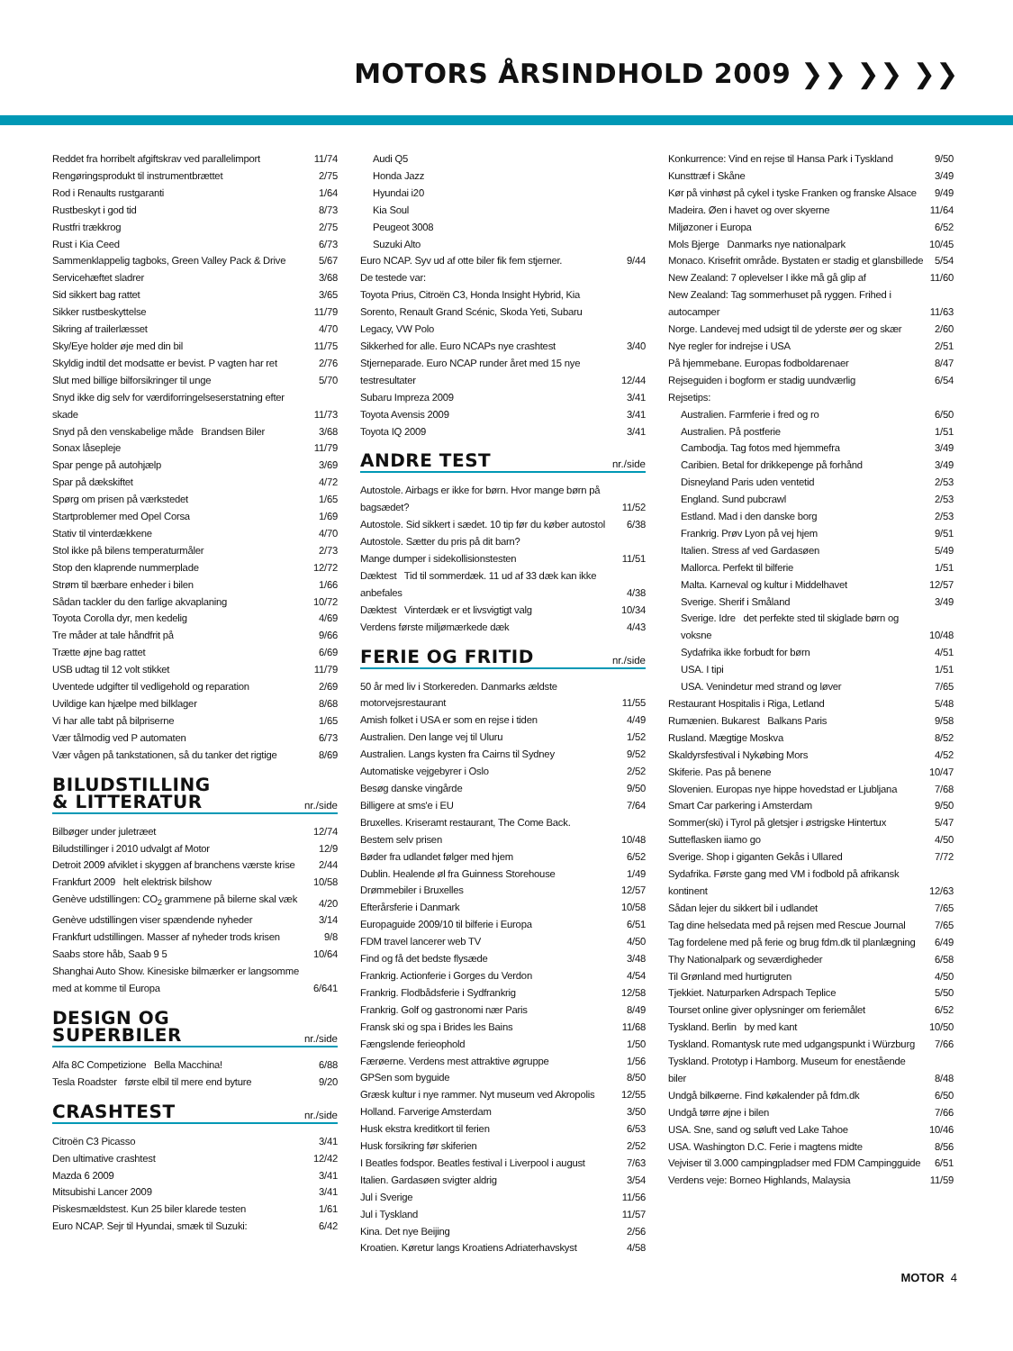MOTORS ÅRSINDHOLD 2009 ❯❯ ❯❯ ❯❯
| Reddet fra horribelt afgiftskrav ved parallelimport | 11/74 |
| Rengøringsprodukt til instrumentbrættet | 2/75 |
| Rod i Renaults rustgaranti | 1/64 |
| Rustbeskyt i god tid | 8/73 |
| Rustfri trækkrog | 2/75 |
| Rust i Kia Ceed | 6/73 |
| Sammenklappelig tagboks, Green Valley Pack & Drive | 5/67 |
| Servicehæftet sladrer | 3/68 |
| Sid sikkert bag rattet | 3/65 |
| Sikker rustbeskyttelse | 11/79 |
| Sikring af trailerlæsset | 4/70 |
| Sky/Eye holder øje med din bil | 11/75 |
| Skyldig indtil det modsatte er bevist. P vagten har ret | 2/76 |
| Slut med billige bilforsikringer til unge | 5/70 |
| Snyd ikke dig selv for værdiforringelseserstatning efter skade | 11/73 |
| Snyd på den venskabelige måde Brandsen Biler | 3/68 |
| Sonax låsepleje | 11/79 |
| Spar penge på autohjælp | 3/69 |
| Spar på dækskiftet | 4/72 |
| Spørg om prisen på værkstedet | 1/65 |
| Startproblemer med Opel Corsa | 1/69 |
| Stativ til vinterdækkene | 4/70 |
| Stol ikke på bilens temperaturmåler | 2/73 |
| Stop den klaprende nummerplade | 12/72 |
| Strøm til bærbare enheder i bilen | 1/66 |
| Sådan tackler du den farlige akvaplaning | 10/72 |
| Toyota Corolla dyr, men kedelig | 4/69 |
| Tre måder at tale håndfrit på | 9/66 |
| Trætte øjne bag rattet | 6/69 |
| USB udtag til 12 volt stikket | 11/79 |
| Uventede udgifter til vedligehold og reparation | 2/69 |
| Uvildige kan hjælpe med bilklager | 8/68 |
| Vi har alle tabt på bilpriserne | 1/65 |
| Vær tålmodig ved P automaten | 6/73 |
| Vær vågen på tankstationen, så du tanker det rigtige | 8/69 |
BILUDSTILLING
& LITTERATUR
nr./side
| Bilbøger under juletræet | 12/74 |
| Biludstillinger i 2010 udvalgt af Motor | 12/9 |
| Detroit 2009 afviklet i skyggen af branchens værste krise | 2/44 |
| Frankfurt 2009 helt elektrisk bilshow | 10/58 |
| Genève udstillingen: CO<sub>2</sub> grammene på bilerne skal væk | 4/20 |
| Genève udstillingen viser spændende nyheder | 3/14 |
| Frankfurt udstillingen. Masser af nyheder trods krisen | 9/8 |
| Saabs store håb, Saab 9 5 | 10/64 |
| Shanghai Auto Show. Kinesiske bilmærker er langsomme med at komme til Europa | 6/641 |
DESIGN OG SUPERBILER
nr./side
| Alfa 8C Competizione Bella Macchina! | 6/88 |
| Tesla Roadster første elbil til mere end byture | 9/20 |
CRASHTEST
nr./side
| Citroën C3 Picasso | 3/41 |
| Den ultimative crashtest | 12/42 |
| Mazda 6 2009 | 3/41 |
| Mitsubishi Lancer 2009 | 3/41 |
| Piskesmældstest. Kun 25 biler klarede testen | 1/61 |
| Euro NCAP. Sejr til Hyundai, smæk til Suzuki: | 6/42 |
| Audi Q5 | |
| Honda Jazz | |
| Hyundai i20 | |
| Kia Soul | |
| Peugeot 3008 | |
| Suzuki Alto | |
| Euro NCAP. Syv ud af otte biler fik fem stjerner. | 9/44 |
| De testede var: | |
| Toyota Prius, Citroën C3, Honda Insight Hybrid, Kia Sorento, Renault Grand Scénic, Skoda Yeti, Subaru Legacy, VW Polo | |
| Sikkerhed for alle. Euro NCAPs nye crashtest | 3/40 |
| Stjerneparade. Euro NCAP runder året med 15 nye testresultater | 12/44 |
| Subaru Impreza 2009 | 3/41 |
| Toyota Avensis 2009 | 3/41 |
| Toyota IQ 2009 | 3/41 |
ANDRE TEST
nr./side
| Autostole. Airbags er ikke for børn. Hvor mange børn på bagsædet? | 11/52 |
| Autostole. Sid sikkert i sædet. 10 tip før du køber autostol | 6/38 |
| Autostole. Sætter du pris på dit barn? | |
| Mange dumper i sidekollisionstesten | 11/51 |
| Dæktest Tid til sommerdæk. 11 ud af 33 dæk kan ikke anbefales | 4/38 |
| Dæktest Vinterdæk er et livsvigtigt valg | 10/34 |
| Verdens første miljømærkede dæk | 4/43 |
FERIE OG FRITID
nr./side
| 50 år med liv i Storkereden. Danmarks ældste motorvejsrestaurant | 11/55 |
| Amish folket i USA er som en rejse i tiden | 4/49 |
| Australien. Den lange vej til Uluru | 1/52 |
| Australien. Langs kysten fra Cairns til Sydney | 9/52 |
| Automatiske vejgebyrer i Oslo | 2/52 |
| Besøg danske vingårde | 9/50 |
| Billigere at sms'e i EU | 7/64 |
| Bruxelles. Kriseramt restaurant, The Come Back. | |
| Bestem selv prisen | 10/48 |
| Bøder fra udlandet følger med hjem | 6/52 |
| Dublin. Healende øl fra Guinness Storehouse | 1/49 |
| Drømmebiler i Bruxelles | 12/57 |
| Efterårsferie i Danmark | 10/58 |
| Europaguide 2009/10 til bilferie i Europa | 6/51 |
| FDM travel lancerer web TV | 4/50 |
| Find og få det bedste flysæde | 3/48 |
| Frankrig. Actionferie i Gorges du Verdon | 4/54 |
| Frankrig. Flodbådsferie i Sydfrankrig | 12/58 |
| Frankrig. Golf og gastronomi nær Paris | 8/49 |
| Fransk ski og spa i Brides les Bains | 11/68 |
| Fængslende ferieophold | 1/50 |
| Færøerne. Verdens mest attraktive øgruppe | 1/56 |
| GPSen som byguide | 8/50 |
| Græsk kultur i nye rammer. Nyt museum ved Akropolis | 12/55 |
| Holland. Farverige Amsterdam | 3/50 |
| Husk ekstra kreditkort til ferien | 6/53 |
| Husk forsikring før skiferien | 2/52 |
| I Beatles fodspor. Beatles festival i Liverpool i august | 7/63 |
| Italien. Gardasøen svigter aldrig | 3/54 |
| Jul i Sverige | 11/56 |
| Jul i Tyskland | 11/57 |
| Kina. Det nye Beijing | 2/56 |
| Kroatien. Køretur langs Kroatiens Adriaterhavskyst | 4/58 |
| Konkurrence: Vind en rejse til Hansa Park i Tyskland | 9/50 |
| Kunsttræf i Skåne | 3/49 |
| Kør på vinhøst på cykel i tyske Franken og franske Alsace | 9/49 |
| Madeira. Øen i havet og over skyerne | 11/64 |
| Miljøzoner i Europa | 6/52 |
| Mols Bjerge Danmarks nye nationalpark | 10/45 |
| Monaco. Krisefrit område. Bystaten er stadig et glansbillede | 5/54 |
| New Zealand: 7 oplevelser I ikke må gå glip af | 11/60 |
| New Zealand: Tag sommerhuset på ryggen. Frihed i autocamper | 11/63 |
| Norge. Landevej med udsigt til de yderste øer og skær | 2/60 |
| Nye regler for indrejse i USA | 2/51 |
| På hjemmebane. Europas fodboldarenaer | 8/47 |
| Rejseguiden i bogform er stadig uundværlig | 6/54 |
| Rejsetips: | |
| Australien. Farmferie i fred og ro | 6/50 |
| Australien. På postferie | 1/51 |
| Cambodja. Tag fotos med hjemmefra | 3/49 |
| Caribien. Betal for drikkepenge på forhånd | 3/49 |
| Disneyland Paris uden ventetid | 2/53 |
| England. Sund pubcrawl | 2/53 |
| Estland. Mad i den danske borg | 2/53 |
| Frankrig. Prøv Lyon på vej hjem | 9/51 |
| Italien. Stress af ved Gardasøen | 5/49 |
| Mallorca. Perfekt til bilferie | 1/51 |
| Malta. Karneval og kultur i Middelhavet | 12/57 |
| Sverige. Sherif i Småland | 3/49 |
| Sverige. Idre det perfekte sted til skiglade børn og voksne | 10/48 |
| Sydafrika ikke forbudt for børn | 4/51 |
| USA. I tipi | 1/51 |
| USA. Venindetur med strand og løver | 7/65 |
| Restaurant Hospitalis i Riga, Letland | 5/48 |
| Rumænien. Bukarest Balkans Paris | 9/58 |
| Rusland. Mægtige Moskva | 8/52 |
| Skaldyrsfestival i Nykøbing Mors | 4/52 |
| Skiferie. Pas på benene | 10/47 |
| Slovenien. Europas nye hippe hovedstad er Ljubljana | 7/68 |
| Smart Car parkering i Amsterdam | 9/50 |
| Sommer(ski) i Tyrol på gletsjer i østrigske Hintertux | 5/47 |
| Sutteflasken iiamo go | 4/50 |
| Sverige. Shop i giganten Gekås i Ullared | 7/72 |
| Sydafrika. Første gang med VM i fodbold på afrikansk kontinent | 12/63 |
| Sådan lejer du sikkert bil i udlandet | 7/65 |
| Tag dine helsedata med på rejsen med Rescue Journal | 7/65 |
| Tag fordelene med på ferie og brug fdm.dk til planlægning | 6/49 |
| Thy Nationalpark og seværdigheder | 6/58 |
| Til Grønland med hurtigruten | 4/50 |
| Tjekkiet. Naturparken Adrspach Teplice | 5/50 |
| Tourset online giver oplysninger om feriemålet | 6/52 |
| Tyskland. Berlin by med kant | 10/50 |
| Tyskland. Romantysk rute med udgangspunkt i Würzburg | 7/66 |
| Tyskland. Prototyp i Hamborg. Museum for enestående biler | 8/48 |
| Undgå bilkøerne. Find køkalender på fdm.dk | 6/50 |
| Undgå tørre øjne i bilen | 7/66 |
| USA. Sne, sand og søluft ved Lake Tahoe | 10/46 |
| USA. Washington D.C. Ferie i magtens midte | 8/56 |
| Vejviser til 3.000 campingpladser med FDM Campingguide | 6/51 |
| Verdens veje: Borneo Highlands, Malaysia | 11/59 |
MOTOR 4